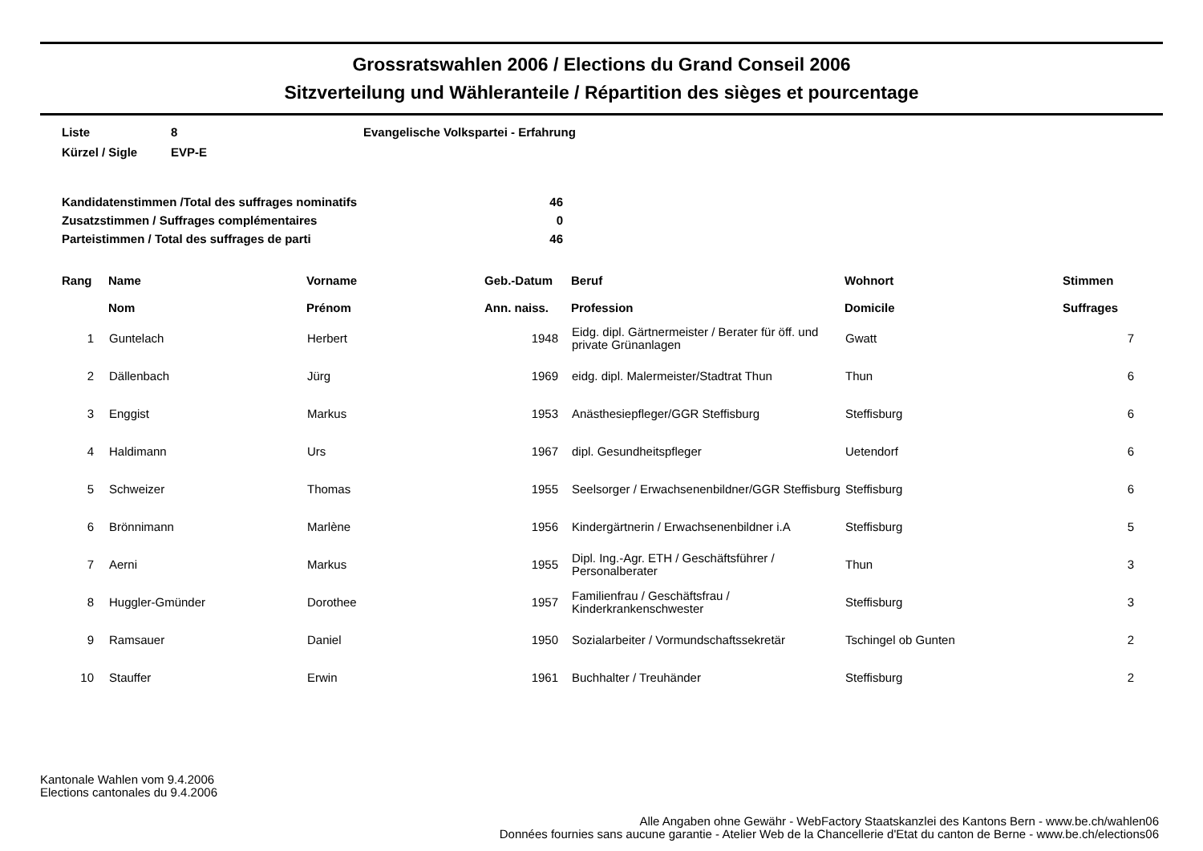Grossratswahlen 2006 / Elections du Grand Conseil 2006
Sitzverteilung und Wähleranteile / Répartition des sièges et pourcentage
| Liste | 8 | Evangelische Volkspartei - Erfahrung |
| Kürzel / Sigle | EVP-E | |
| Kandidatenstimmen /Total des suffrages nominatifs | 46 |
| Zusatzstimmen / Suffrages complémentaires | 0 |
| Parteistimmen / Total des suffrages de parti | 46 |
| Rang | Name Nom | Vorname Prénom | Geb.-Datum Ann. naiss. | Beruf Profession | Wohnort Domicile | Stimmen Suffrages |
| --- | --- | --- | --- | --- | --- | --- |
| 1 | Guntelach | Herbert | 1948 | Eidg. dipl. Gärtnermeister / Berater für öff. und private Grünanlagen | Gwatt | 7 |
| 2 | Dällenbach | Jürg | 1969 | eidg. dipl. Malermeister/Stadtrat Thun | Thun | 6 |
| 3 | Enggist | Markus | 1953 | Anästhesiepfleger/GGR Steffisburg | Steffisburg | 6 |
| 4 | Haldimann | Urs | 1967 | dipl. Gesundheitspfleger | Uetendorf | 6 |
| 5 | Schweizer | Thomas | 1955 | Seelsorger / Erwachsenenbildner/GGR Steffisburg | Steffisburg | 6 |
| 6 | Brönnimann | Marlène | 1956 | Kindergärtnerin / Erwachsenenbildner i.A | Steffisburg | 5 |
| 7 | Aerni | Markus | 1955 | Dipl. Ing.-Agr. ETH / Geschäftsführer / Personalberater | Thun | 3 |
| 8 | Huggler-Gmünder | Dorothee | 1957 | Familienfrau / Geschäftsfrau / Kinderkrankenschwester | Steffisburg | 3 |
| 9 | Ramsauer | Daniel | 1950 | Sozialarbeiter / Vormundschaftssekretär | Tschingel ob Gunten | 2 |
| 10 | Stauffer | Erwin | 1961 | Buchhalter / Treuhänder | Steffisburg | 2 |
Kantonale Wahlen vom 9.4.2006
Elections cantonales du 9.4.2006
Alle Angaben ohne Gewähr - WebFactory Staatskanzlei des Kantons Bern - www.be.ch/wahlen06
Données fournies sans aucune garantie - Atelier Web de la Chancellerie d'Etat du canton de Berne - www.be.ch/elections06